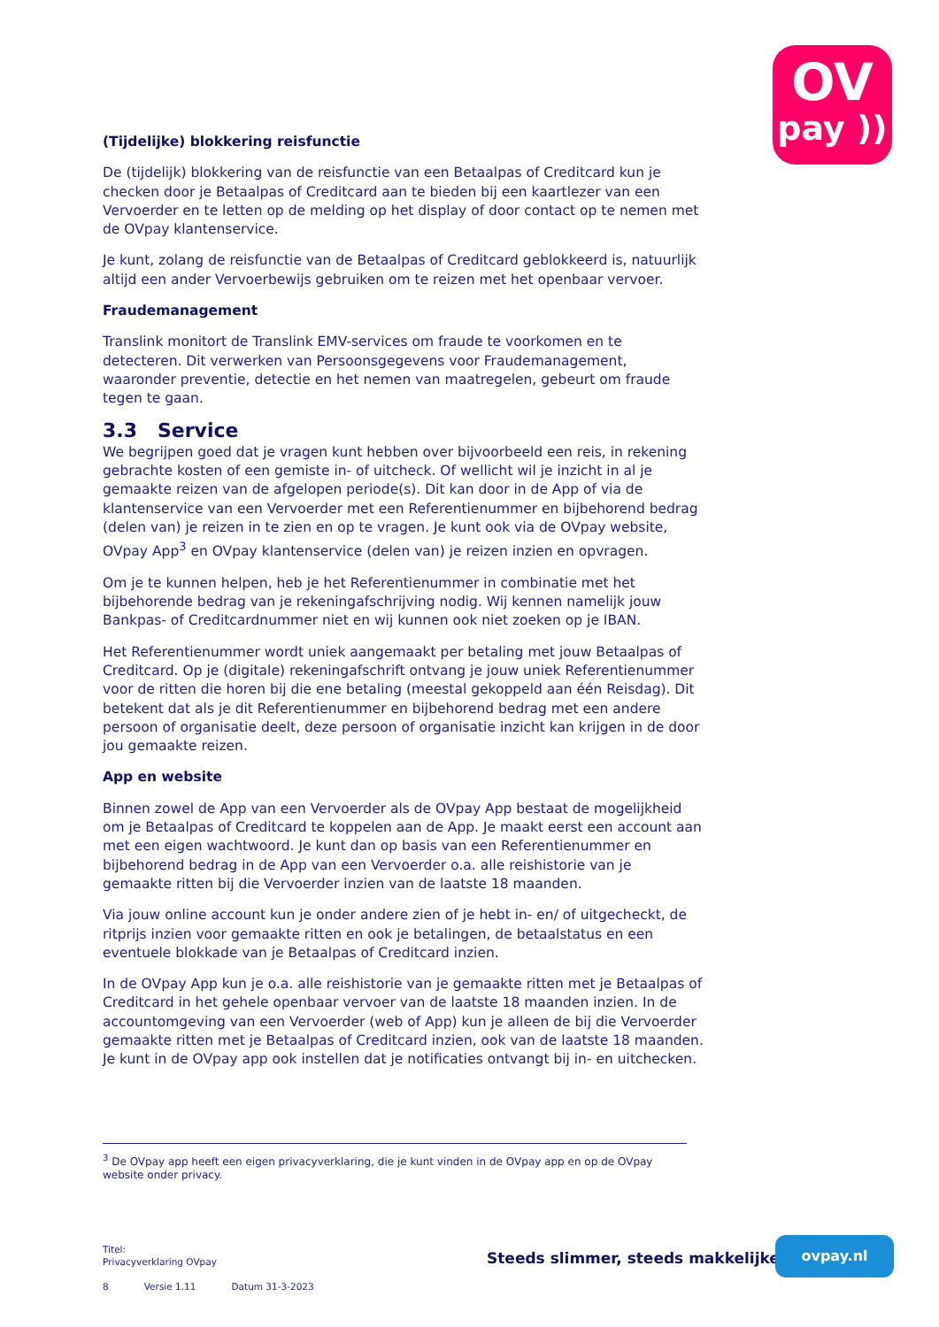OV
pay ))
(Tijdelijke) blokkering reisfunctie
De (tijdelijk) blokkering van de reisfunctie van een Betaalpas of Creditcard kun je checken door je Betaalpas of Creditcard aan te bieden bij een kaartlezer van een Vervoerder en te letten op de melding op het display of door contact op te nemen met de OVpay klantenservice.
Je kunt, zolang de reisfunctie van de Betaalpas of Creditcard geblokkeerd is, natuurlijk altijd een ander Vervoerbewijs gebruiken om te reizen met het openbaar vervoer.
Fraudemanagement
Translink monitort de Translink EMV-services om fraude te voorkomen en te detecteren. Dit verwerken van Persoonsgegevens voor Fraudemanagement, waaronder preventie, detectie en het nemen van maatregelen, gebeurt om fraude tegen te gaan.
3.3 Service
We begrijpen goed dat je vragen kunt hebben over bijvoorbeeld een reis, in rekening gebrachte kosten of een gemiste in- of uitcheck. Of wellicht wil je inzicht in al je gemaakte reizen van de afgelopen periode(s). Dit kan door in de App of via de klantenservice van een Vervoerder met een Referentienummer en bijbehorend bedrag (delen van) je reizen in te zien en op te vragen. Je kunt ook via de OVpay website, OVpay App<sup>3</sup> en OVpay klantenservice (delen van) je reizen inzien en opvragen.
Om je te kunnen helpen, heb je het Referentienummer in combinatie met het bijbehorende bedrag van je rekeningafschrijving nodig. Wij kennen namelijk jouw Bankpas- of Creditcardnummer niet en wij kunnen ook niet zoeken op je IBAN.
Het Referentienummer wordt uniek aangemaakt per betaling met jouw Betaalpas of Creditcard. Op je (digitale) rekeningafschrift ontvang je jouw uniek Referentienummer voor de ritten die horen bij die ene betaling (meestal gekoppeld aan één Reisdag). Dit betekent dat als je dit Referentienummer en bijbehorend bedrag met een andere persoon of organisatie deelt, deze persoon of organisatie inzicht kan krijgen in de door jou gemaakte reizen.
App en website
Binnen zowel de App van een Vervoerder als de OVpay App bestaat de mogelijkheid om je Betaalpas of Creditcard te koppelen aan de App. Je maakt eerst een account aan met een eigen wachtwoord. Je kunt dan op basis van een Referentienummer en bijbehorend bedrag in de App van een Vervoerder o.a. alle reishistorie van je gemaakte ritten bij die Vervoerder inzien van de laatste 18 maanden.
Via jouw online account kun je onder andere zien of je hebt in- en/ of uitgecheckt, de ritprijs inzien voor gemaakte ritten en ook je betalingen, de betaalstatus en een eventuele blokkade van je Betaalpas of Creditcard inzien.
In de OVpay App kun je o.a. alle reishistorie van je gemaakte ritten met je Betaalpas of Creditcard in het gehele openbaar vervoer van de laatste 18 maanden inzien. In de accountomgeving van een Vervoerder (web of App) kun je alleen de bij die Vervoerder gemaakte ritten met je Betaalpas of Creditcard inzien, ook van de laatste 18 maanden. Je kunt in de OVpay app ook instellen dat je notificaties ontvangt bij in- en uitchecken.
<sup>3</sup> De OVpay app heeft een eigen privacyverklaring, die je kunt vinden in de OVpay app en op de OVpay website onder privacy.
Titel:
Privacyverklaring OVpay
8 Versie 1.11 Datum 31-3-2023
Steeds slimmer, steeds makkelijker
ovpay.nl